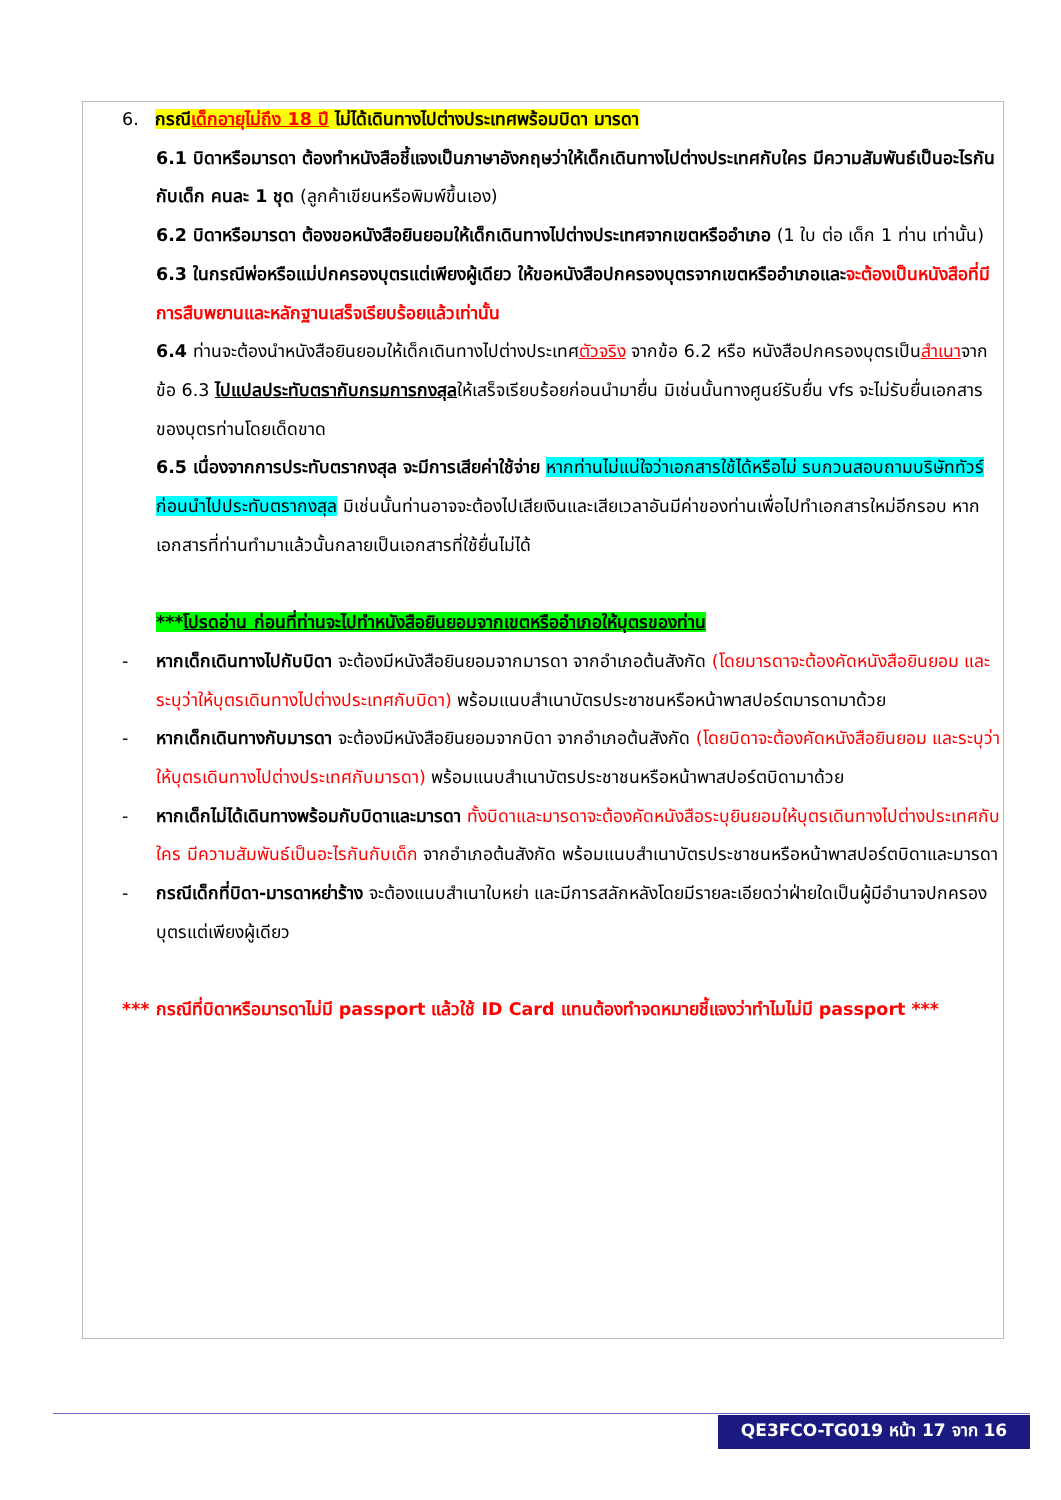6. กรณีเด็กอายุไม่ถึง 18 ปี ไม่ได้เดินทางไปต่างประเทศพร้อมบิดา มารดา
6.1 บิดาหรือมารดา ต้องทำหนังสือชี้แจงเป็นภาษาอังกฤษว่าให้เด็กเดินทางไปต่างประเทศกับใคร มีความสัมพันธ์เป็นอะไรกันกับเด็ก คนละ 1 ชุด (ลูกค้าเขียนหรือพิมพ์ขึ้นเอง)
6.2 บิดาหรือมารดา ต้องขอหนังสือยินยอมให้เด็กเดินทางไปต่างประเทศจากเขตหรืออำเภอ (1 ใบ ต่อ เด็ก 1 ท่าน เท่านั้น)
6.3 ในกรณีพ่อหรือแม่ปกครองบุตรแต่เพียงผู้เดียว ให้ขอหนังสือปกครองบุตรจากเขตหรืออำเภอและจะต้องเป็นหนังสือที่มีการสืบพยานและหลักฐานเสร็จเรียบร้อยแล้วเท่านั้น
6.4 ท่านจะต้องนำหนังสือยินยอมให้เด็กเดินทางไปต่างประเทศตัวจริง จากข้อ 6.2 หรือ หนังสือปกครองบุตรเป็นสำเนาจากข้อ 6.3 ไปแปลประทับตรากับกรมการกงสุลให้เสร็จเรียบร้อยก่อนนำมายื่น มิเช่นนั้นทางศูนย์รับยื่น vfs จะไม่รับยื่นเอกสารของบุตรท่านโดยเด็ดขาด
6.5 เนื่องจากการประทับตรากงสุล จะมีการเสียค่าใช้จ่าย หากท่านไม่แน่ใจว่าเอกสารใช้ได้หรือไม่ รบกวนสอบถามบริษัททัวร์ก่อนนำไปประทับตรากงสุล มิเช่นนั้นท่านอาจจะต้องไปเสียเงินและเสียเวลาอันมีค่าของท่านเพื่อไปทำเอกสารใหม่อีกรอบ หากเอกสารที่ท่านทำมาแล้วนั้นกลายเป็นเอกสารที่ใช้ยื่นไม่ได้
***โปรดอ่าน ก่อนที่ท่านจะไปทำหนังสือยินยอมจากเขตหรืออำเภอให้บุตรของท่าน
- หากเด็กเดินทางไปกับบิดา จะต้องมีหนังสือยินยอมจากมารดา จากอำเภอต้นสังกัด (โดยมารดาจะต้องคัดหนังสือยินยอม และระบุว่าให้บุตรเดินทางไปต่างประเทศกับบิดา) พร้อมแนบสำเนาบัตรประชาชนหรือหน้าพาสปอร์ตมารดามาด้วย
- หากเด็กเดินทางกับมารดา จะต้องมีหนังสือยินยอมจากบิดา จากอำเภอต้นสังกัด (โดยบิดาจะต้องคัดหนังสือยินยอม และระบุว่าให้บุตรเดินทางไปต่างประเทศกับมารดา) พร้อมแนบสำเนาบัตรประชาชนหรือหน้าพาสปอร์ตบิดามาด้วย
- หากเด็กไม่ได้เดินทางพร้อมกับบิดาและมารดา ทั้งบิดาและมารดาจะต้องคัดหนังสือระบุยินยอมให้บุตรเดินทางไปต่างประเทศกับใคร มีความสัมพันธ์เป็นอะไรกันกับเด็ก จากอำเภอต้นสังกัด พร้อมแนบสำเนาบัตรประชาชนหรือหน้าพาสปอร์ตบิดาและมารดา
- กรณีเด็กที่บิดา-มารดาหย่าร้าง จะต้องแนบสำเนาใบหย่า และมีการสลักหลังโดยมีรายละเอียดว่าฝ่ายใดเป็นผู้มีอำนาจปกครองบุตรแต่เพียงผู้เดียว
*** กรณีที่บิดาหรือมารดาไม่มี passport แล้วใช้ ID Card แทนต้องทำจดหมายชี้แจงว่าทำไมไม่มี passport ***
QE3FCO-TG019 หน้า 17 จาก 16